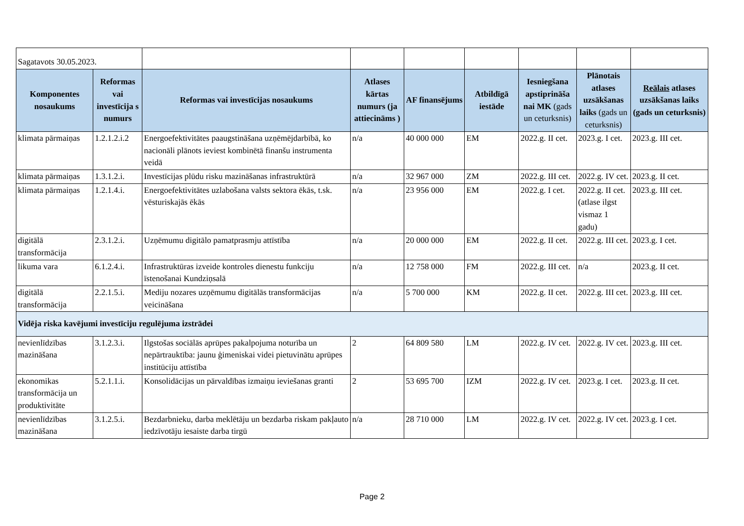| Sagatavots 30.05.2023. | | | | | | | | |
| Komponentes nosaukums | Reformas vai investīcija s numurs | Reformas vai investīcijas nosaukums | Atlases kārtas numurs (ja attiecināms ) | AF finansējums | Atbildīgā iestāde | Iesniegšana apstiprināša nai MK (gads un ceturksnis) | Plānotais atlases uzsākšanas laiks (gads un ceturksnis) | Reālais atlases uzsākšanas laiks (gads un ceturksnis) |
| klimata pārmaiņas | 1.2.1.2.i.2 | Energoefektivitātes paaugstināšana uzņēmējdarbībā, ko nacionāli plānots ieviest kombinētā finanšu instrumenta veidā | n/a | 40 000 000 | EM | 2022.g. II cet. | 2023.g. I cet. | 2023.g. III cet. |
| klimata pārmaiņas | 1.3.1.2.i. | Investīcijas plūdu risku mazināšanas infrastruktūrā | n/a | 32 967 000 | ZM | 2022.g. III cet. | 2022.g. IV cet. | 2023.g. II cet. |
| klimata pārmaiņas | 1.2.1.4.i. | Energoefektivitātes uzlabošana valsts sektora ēkās, t.sk. vēsturiskajās ēkās | n/a | 23 956 000 | EM | 2022.g. I cet. | 2022.g. II cet. (atlase ilgst vismaz 1 gadu) | 2023.g. III cet. |
| digitālā transformācija | 2.3.1.2.i. | Uzņēmumu digitālo pamatprasmju attīstība | n/a | 20 000 000 | EM | 2022.g. II cet. | 2022.g. III cet. | 2023.g. I cet. |
| likuma vara | 6.1.2.4.i. | Infrastruktūras izveide kontroles dienestu funkciju īstenošanai Kundziņsalā | n/a | 12 758 000 | FM | 2022.g. III cet. | n/a | 2023.g. II cet. |
| digitālā transformācija | 2.2.1.5.i. | Mediju nozares uzņēmumu digitālās transformācijas veicināšana | n/a | 5 700 000 | KM | 2022.g. II cet. | 2022.g. III cet. | 2023.g. III cet. |
| Vidēja riska kavējumi investīciju regulējuma izstrādei | | | | | | | | |
| nevienlīdzības mazināšana | 3.1.2.3.i. | Ilgstošas sociālās aprūpes pakalpojuma noturība un nepārtrauktība: jaunu ģimeniskai videi pietuvinātu aprūpes institūciju attīstība | 2 | 64 809 580 | LM | 2022.g. IV cet. | 2022.g. IV cet. | 2023.g. III cet. |
| ekonomikas transformācija un produktivitāte | 5.2.1.1.i. | Konsolidācijas un pārvaldības izmaiņu ieviešanas granti | 2 | 53 695 700 | IZM | 2022.g. IV cet. | 2023.g. I cet. | 2023.g. II cet. |
| nevienlīdzības mazināšana | 3.1.2.5.i. | Bezdarbnieku, darba meklētāju un bezdarba riskam pakļauto iedzīvotāju iesaiste darba tirgū | n/a | 28 710 000 | LM | 2022.g. IV cet. | 2022.g. IV cet. | 2023.g. I cet. |
Page 2